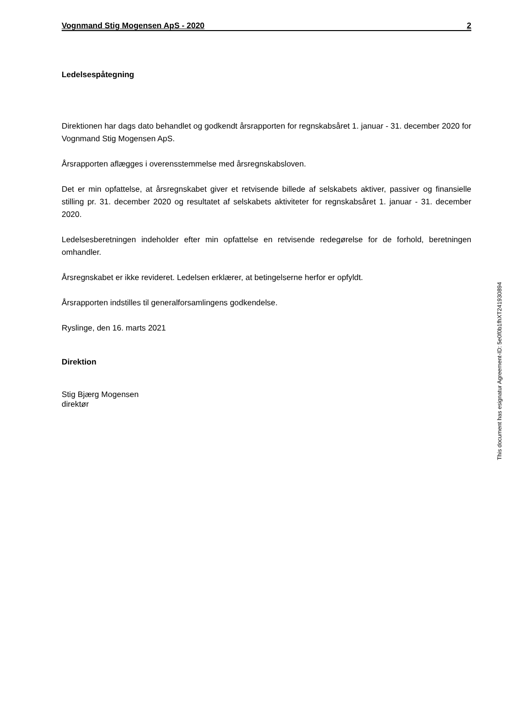Vognmand Stig Mogensen ApS - 2020 2
Ledelsespåtegning
Direktionen har dags dato behandlet og godkendt årsrapporten for regnskabsåret 1. januar - 31. december 2020 for Vognmand Stig Mogensen ApS.
Årsrapporten aflægges i overensstemmelse med årsregnskabsloven.
Det er min opfattelse, at årsregnskabet giver et retvisende billede af selskabets aktiver, passiver og finansielle stilling pr. 31. december 2020 og resultatet af selskabets aktiviteter for regnskabsåret 1. januar - 31. december 2020.
Ledelsesberetningen indeholder efter min opfattelse en retvisende redegørelse for de forhold, beretningen omhandler.
Årsregnskabet er ikke revideret. Ledelsen erklærer, at betingelserne herfor er opfyldt.
Årsrapporten indstilles til generalforsamlingens godkendelse.
Ryslinge, den 16. marts 2021
Direktion
Stig Bjærg Mogensen
direktør
This document has esignatur Agreement-ID: 5e0f0b1fhXT241930894